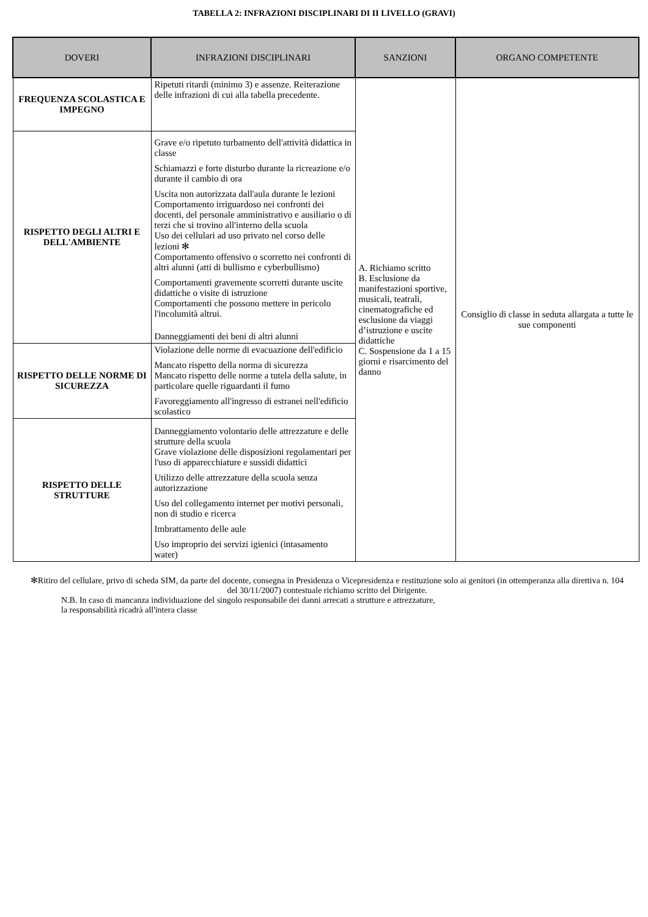TABELLA 2: INFRAZIONI DISCIPLINARI DI II LIVELLO (GRAVI)
| DOVERI | INFRAZIONI DISCIPLINARI | SANZIONI | ORGANO COMPETENTE |
| --- | --- | --- | --- |
| FREQUENZA SCOLASTICA E IMPEGNO | Ripetuti ritardi (minimo 3) e assenze. Reiterazione delle infrazioni di cui alla tabella precedente. | A. Richiamo scritto B. Esclusione da manifestazioni sportive, musicali, teatrali, cinematografiche ed esclusione da viaggi d’istruzione e uscite didattiche C. Sospensione da 1 a 15 giorni e risarcimento del danno | Consiglio di classe in seduta allargata a tutte le sue componenti |
| RISPETTO DEGLI ALTRI E DELL'AMBIENTE | Grave e/o ripetuto turbamento dell'attività didattica in classe Schiamazzi e forte disturbo durante la ricreazione e/o durante il cambio di ora Uscita non autorizzata dall'aula durante le lezioni Comportamento irriguardoso nei confronti dei docenti, del personale amministrativo e ausiliario o di terzi che si trovino all'interno della scuola Uso dei cellulari ad uso privato nel corso delle lezioni ✻ Comportamento offensivo o scorretto nei confronti di altri alunni (atti di bullismo e cyberbullismo) Comportamenti gravemente scorretti durante uscite didattiche o visite di istruzione Comportamenti che possono mettere in pericolo l'incolumità altrui. Danneggiamenti dei beni di altri alunni | | |
| RISPETTO DELLE NORME DI SICUREZZA | Violazione delle norme di evacuazione dell'edificio Mancato rispetto della norma di sicurezza Mancato rispetto delle norme a tutela della salute, in particolare quelle riguardanti il fumo Favoreggiamento all'ingresso di estranei nell'edificio scolastico | | |
| RISPETTO DELLE STRUTTURE | Danneggiamento volontario delle attrezzature e delle strutture della scuola Grave violazione delle disposizioni regolamentari per l'uso di apparecchiature e sussidi didattici Utilizzo delle attrezzature della scuola senza autorizzazione Uso del collegamento internet per motivi personali, non di studio e ricerca Imbrattamento delle aule Uso improprio dei servizi igienici (intasamento water) | | |
✻Ritiro del cellulare, privo di scheda SIM, da parte del docente, consegna in Presidenza o Vicepresidenza e restituzione solo ai genitori (in ottemperanza alla direttiva n. 104 del 30/11/2007) contestuale richiamo scritto del Dirigente.
N.B. In caso di mancanza individuazione del singolo responsabile dei danni arrecati a strutture e attrezzature,
la responsabilità ricadrà all'intera classe